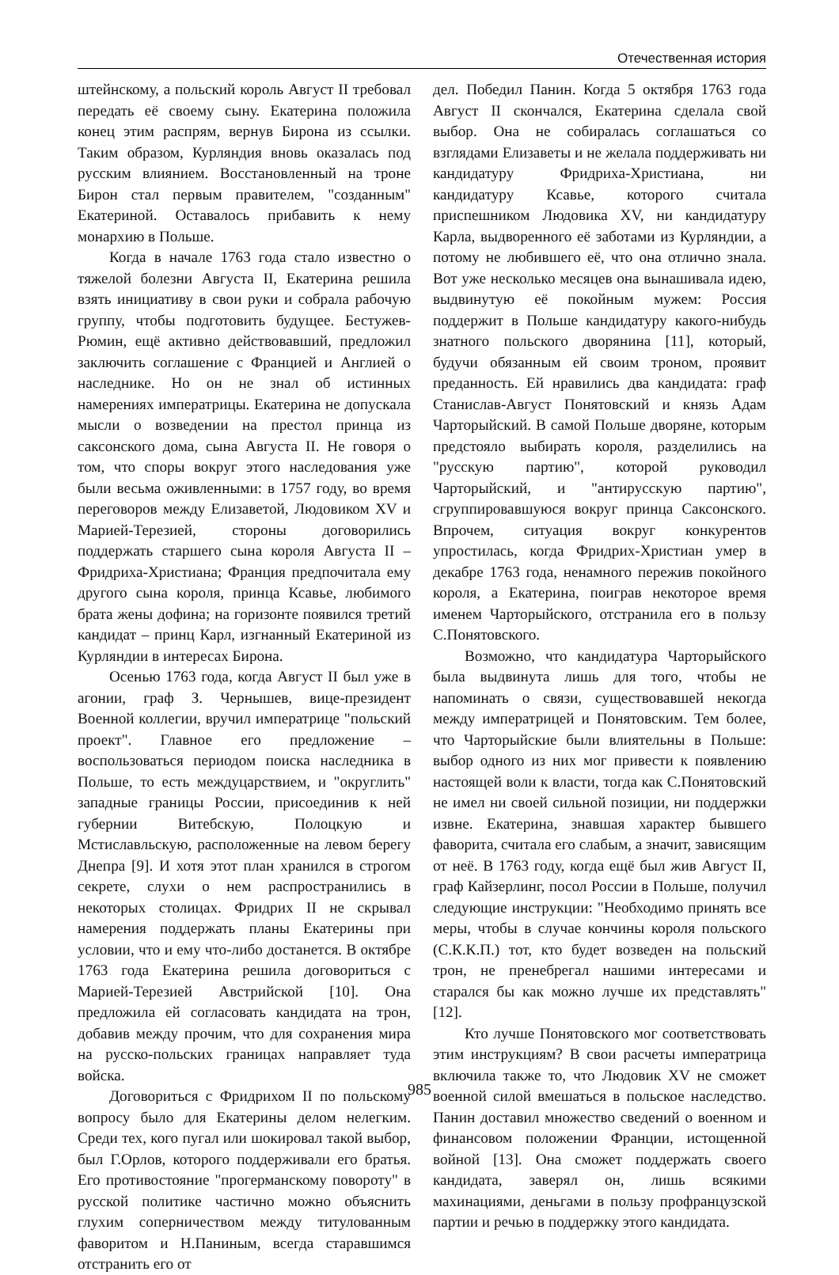Отечественная история
штейнскому, а польский король Август II требовал передать её своему сыну. Екатерина положила конец этим распрям, вернув Бирона из ссылки. Таким образом, Курляндия вновь оказалась под русским влиянием. Восстановленный на троне Бирон стал первым правителем, "созданным" Екатериной. Оставалось прибавить к нему монархию в Польше.
Когда в начале 1763 года стало известно о тяжелой болезни Августа II, Екатерина решила взять инициативу в свои руки и собрала рабочую группу, чтобы подготовить будущее. Бестужев-Рюмин, ещё активно действовавший, предложил заключить соглашение с Францией и Англией о наследнике. Но он не знал об истинных намерениях императрицы. Екатерина не допускала мысли о возведении на престол принца из саксонского дома, сына Августа II. Не говоря о том, что споры вокруг этого наследования уже были весьма оживленными: в 1757 году, во время переговоров между Елизаветой, Людовиком XV и Марией-Терезией, стороны договорились поддержать старшего сына короля Августа II – Фридриха-Христиана; Франция предпочитала ему другого сына короля, принца Ксавье, любимого брата жены дофина; на горизонте появился третий кандидат – принц Карл, изгнанный Екатериной из Курляндии в интересах Бирона.
Осенью 1763 года, когда Август II был уже в агонии, граф З. Чернышев, вице-президент Военной коллегии, вручил императрице "польский проект". Главное его предложение – воспользоваться периодом поиска наследника в Польше, то есть междуцарствием, и "округлить" западные границы России, присоединив к ней губернии Витебскую, Полоцкую и Мстиславльскую, расположенные на левом берегу Днепра [9]. И хотя этот план хранился в строгом секрете, слухи о нем распространились в некоторых столицах. Фридрих II не скрывал намерения поддержать планы Екатерины при условии, что и ему что-либо достанется. В октябре 1763 года Екатерина решила договориться с Марией-Терезией Австрийской [10]. Она предложила ей согласовать кандидата на трон, добавив между прочим, что для сохранения мира на русско-польских границах направляет туда войска.
Договориться с Фридрихом II по польскому вопросу было для Екатерины делом нелегким. Среди тех, кого пугал или шокировал такой выбор, был Г.Орлов, которого поддерживали его братья. Его противостояние "прогерманскому повороту" в русской политике частично можно объяснить глухим соперничеством между титулованным фаворитом и Н.Паниным, всегда старавшимся отстранить его от
дел. Победил Панин. Когда 5 октября 1763 года Август II скончался, Екатерина сделала свой выбор. Она не собиралась соглашаться со взглядами Елизаветы и не желала поддерживать ни кандидатуру Фридриха-Христиана, ни кандидатуру Ксавье, которого считала приспешником Людовика XV, ни кандидатуру Карла, выдворенного её заботами из Курляндии, а потому не любившего её, что она отлично знала. Вот уже несколько месяцев она вынашивала идею, выдвинутую её покойным мужем: Россия поддержит в Польше кандидатуру какого-нибудь знатного польского дворянина [11], который, будучи обязанным ей своим троном, проявит преданность. Ей нравились два кандидата: граф Станислав-Август Понятовский и князь Адам Чарторыйский. В самой Польше дворяне, которым предстояло выбирать короля, разделились на "русскую партию", которой руководил Чарторыйский, и "антирусскую партию", сгруппировавшуюся вокруг принца Саксонского. Впрочем, ситуация вокруг конкурентов упростилась, когда Фридрих-Христиан умер в декабре 1763 года, ненамного пережив покойного короля, а Екатерина, поиграв некоторое время именем Чарторыйского, отстранила его в пользу С.Понятовского.
Возможно, что кандидатура Чарторыйского была выдвинута лишь для того, чтобы не напоминать о связи, существовавшей некогда между императрицей и Понятовским. Тем более, что Чарторыйские были влиятельны в Польше: выбор одного из них мог привести к появлению настоящей воли к власти, тогда как С.Понятовский не имел ни своей сильной позиции, ни поддержки извне. Екатерина, знавшая характер бывшего фаворита, считала его слабым, а значит, зависящим от неё. В 1763 году, когда ещё был жив Август II, граф Кайзерлинг, посол России в Польше, получил следующие инструкции: "Необходимо принять все меры, чтобы в случае кончины короля польского (С.К.К.П.) тот, кто будет возведен на польский трон, не пренебрегал нашими интересами и старался бы как можно лучше их представлять" [12].
Кто лучше Понятовского мог соответствовать этим инструкциям? В свои расчеты императрица включила также то, что Людовик XV не сможет военной силой вмешаться в польское наследство. Панин доставил множество сведений о военном и финансовом положении Франции, истощенной войной [13]. Она сможет поддержать своего кандидата, заверял он, лишь всякими махинациями, деньгами в пользу профранцузской партии и речью в поддержку этого кандидата.
985